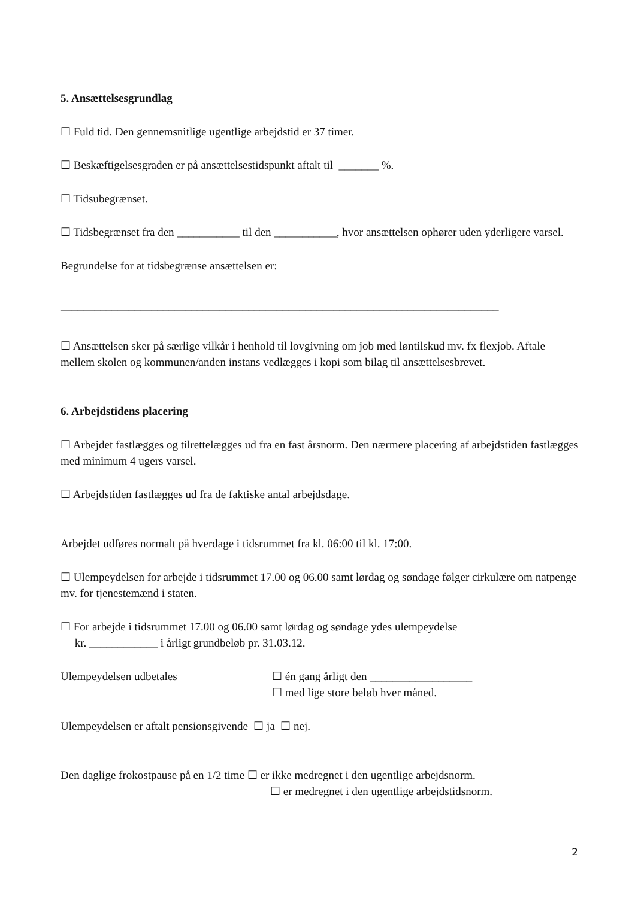5. Ansættelsesgrundlag
☐ Fuld tid. Den gennemsnitlige ugentlige arbejdstid er 37 timer.
☐ Beskæftigelsesgraden er på ansættelsestidspunkt aftalt til _______ %.
☐ Tidsubegrænset.
☐ Tidsbegrænset fra den ___________ til den ___________, hvor ansættelsen ophører uden yderligere varsel.
Begrundelse for at tidsbegrænse ansættelsen er:
_____________________________________________________________________________
☐ Ansættelsen sker på særlige vilkår i henhold til lovgivning om job med løntilskud mv. fx flexjob. Aftale mellem skolen og kommunen/anden instans vedlægges i kopi som bilag til ansættelsesbrevet.
6. Arbejdstidens placering
☐ Arbejdet fastlægges og tilrettelægges ud fra en fast årsnorm. Den nærmere placering af arbejdstiden fastlægges med minimum 4 ugers varsel.
☐ Arbejdstiden fastlægges ud fra de faktiske antal arbejdsdage.
Arbejdet udføres normalt på hverdage i tidsrummet fra kl. 06:00 til kl. 17:00.
☐ Ulempeydelsen for arbejde i tidsrummet 17.00 og 06.00 samt lørdag og søndage følger cirkulære om natpenge mv. for tjenestemænd i staten.
☐ For arbejde i tidsrummet 17.00 og 06.00 samt lørdag og søndage ydes ulempeydelse
kr. ____________ i årligt grundbeløb pr. 31.03.12.
Ulempeydelsen udbetales ☐ én gang årligt den __________________
☐ med lige store beløb hver måned.
Ulempeydelsen er aftalt pensionsgivende ☐ ja ☐ nej.
Den daglige frokostpause på en 1/2 time ☐ er ikke medregnet i den ugentlige arbejdsnorm.
☐ er medregnet i den ugentlige arbejdstidsnorm.
2